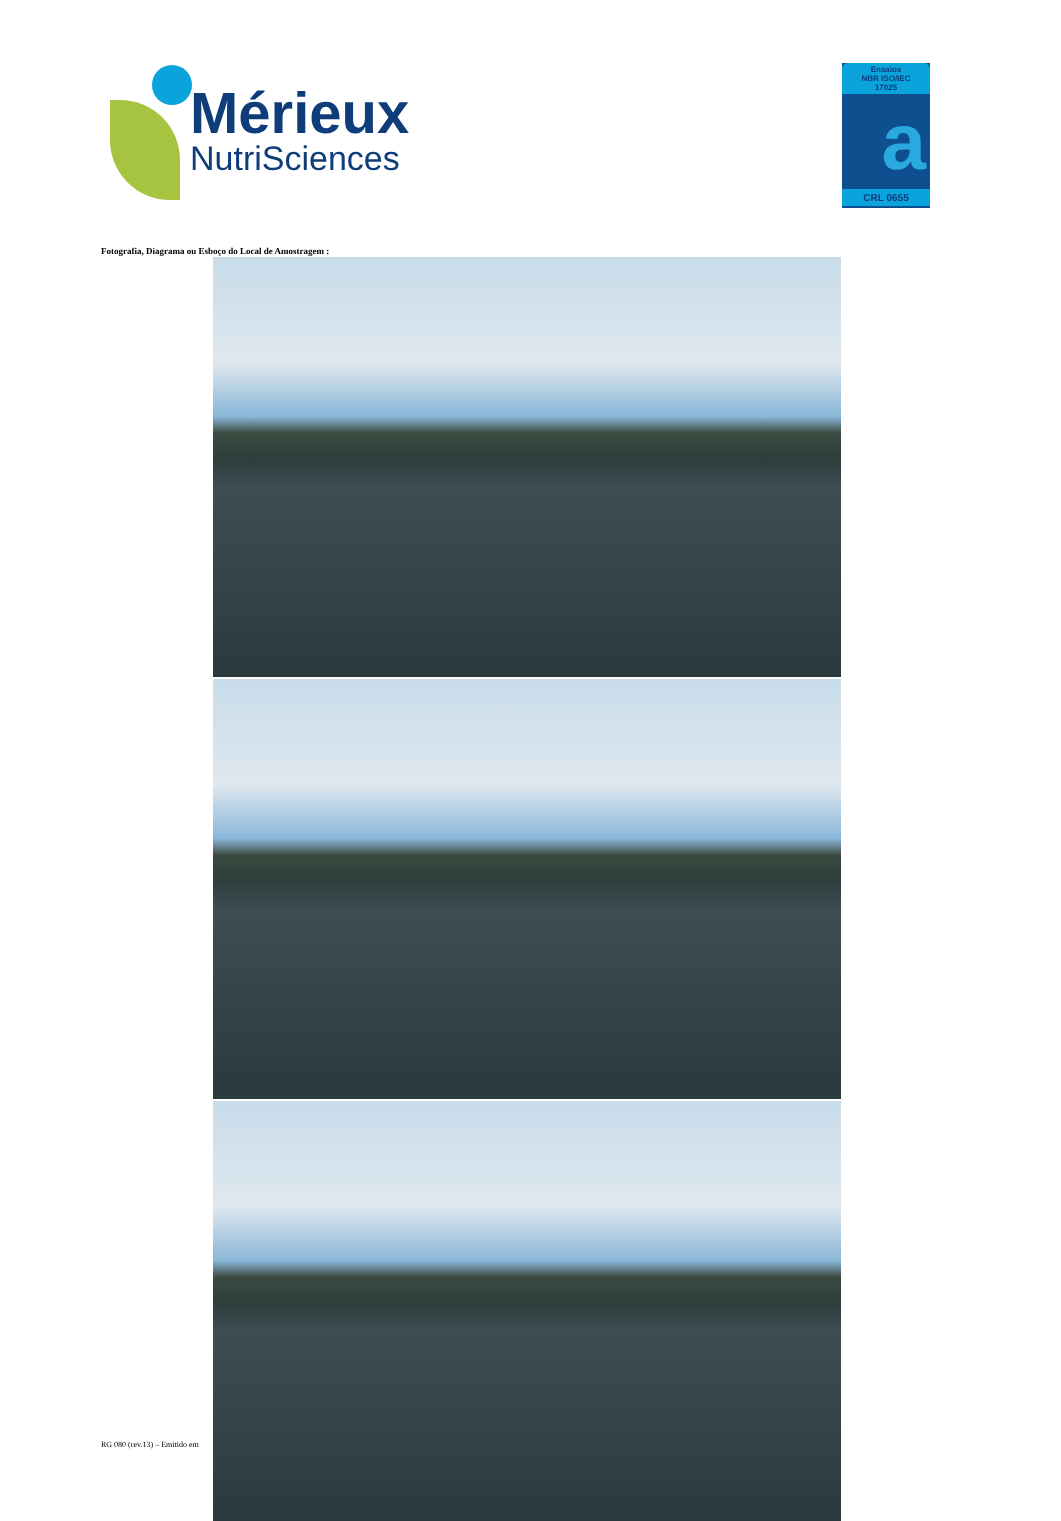Mérieux
NutriSciences
Ensaios
NBR ISO/IEC
17025
a
CRL 0655
Fotografia, Diagrama ou Esboço do Local de Amostragem :
RG 080 (rev.13) – Emitido em